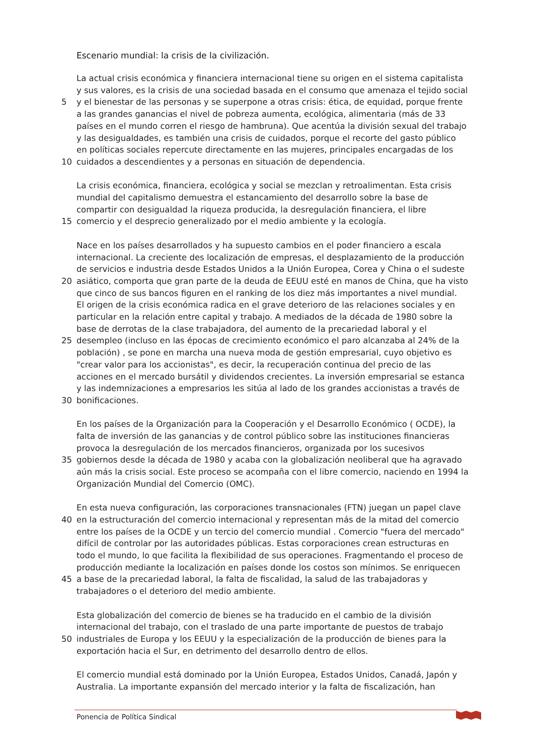Escenario mundial: la crisis de la civilización.
La actual crisis económica y financiera internacional tiene su origen en el sistema capitalista
y sus valores, es la crisis de una sociedad basada en el consumo que amenaza el tejido social
5 y el bienestar de las personas y se superpone a otras crisis: ética, de equidad, porque frente
a las grandes ganancias el nivel de pobreza aumenta, ecológica, alimentaria (más de 33
países en el mundo corren el riesgo de hambruna). Que acentúa la división sexual del trabajo
y las desigualdades, es también una crisis de cuidados, porque el recorte del gasto público
en políticas sociales repercute directamente en las mujeres, principales encargadas de los
10 cuidados a descendientes y a personas en situación de dependencia.
La crisis económica, financiera, ecológica y social se mezclan y retroalimentan. Esta crisis
mundial del capitalismo demuestra el estancamiento del desarrollo sobre la base de
compartir con desigualdad la riqueza producida, la desregulación financiera, el libre
15 comercio y el desprecio generalizado por el medio ambiente y la ecología.
Nace en los países desarrollados y ha supuesto cambios en el poder financiero a escala
internacional. La creciente des localización de empresas, el desplazamiento de la producción
de servicios e industria desde Estados Unidos a la Unión Europea, Corea y China o el sudeste
20 asiático, comporta que gran parte de la deuda de EEUU esté en manos de China, que ha visto
que cinco de sus bancos figuren en el ranking de los diez más importantes a nivel mundial.
El origen de la crisis económica radica en el grave deterioro de las relaciones sociales y en
particular en la relación entre capital y trabajo. A mediados de la década de 1980 sobre la
base de derrotas de la clase trabajadora, del aumento de la precariedad laboral y el
25 desempleo (incluso en las épocas de crecimiento económico el paro alcanzaba al 24% de la
población) , se pone en marcha una nueva moda de gestión empresarial, cuyo objetivo es
"crear valor para los accionistas", es decir, la recuperación continua del precio de las
acciones en el mercado bursátil y dividendos crecientes. La inversión empresarial se estanca
y las indemnizaciones a empresarios les sitúa al lado de los grandes accionistas a través de
30 bonificaciones.
En los países de la Organización para la Cooperación y el Desarrollo Económico ( OCDE), la
falta de inversión de las ganancias y de control público sobre las instituciones financieras
provoca la desregulación de los mercados financieros, organizada por los sucesivos
35 gobiernos desde la década de 1980 y acaba con la globalización neoliberal que ha agravado
aún más la crisis social. Este proceso se acompaña con el libre comercio, naciendo en 1994 la
Organización Mundial del Comercio (OMC).
En esta nueva configuración, las corporaciones transnacionales (FTN) juegan un papel clave
40 en la estructuración del comercio internacional y representan más de la mitad del comercio
entre los países de la OCDE y un tercio del comercio mundial . Comercio "fuera del mercado"
difícil de controlar por las autoridades públicas. Estas corporaciones crean estructuras en
todo el mundo, lo que facilita la flexibilidad de sus operaciones. Fragmentando el proceso de
producción mediante la localización en países donde los costos son mínimos. Se enriquecen
45 a base de la precariedad laboral, la falta de fiscalidad, la salud de las trabajadoras y
trabajadores o el deterioro del medio ambiente.
Esta globalización del comercio de bienes se ha traducido en el cambio de la división
internacional del trabajo, con el traslado de una parte importante de puestos de trabajo
50 industriales de Europa y los EEUU y la especialización de la producción de bienes para la
exportación hacia el Sur, en detrimento del desarrollo dentro de ellos.
El comercio mundial está dominado por la Unión Europea, Estados Unidos, Canadá, Japón y
Australia. La importante expansión del mercado interior y la falta de fiscalización, han
Ponencia de Política Sindical